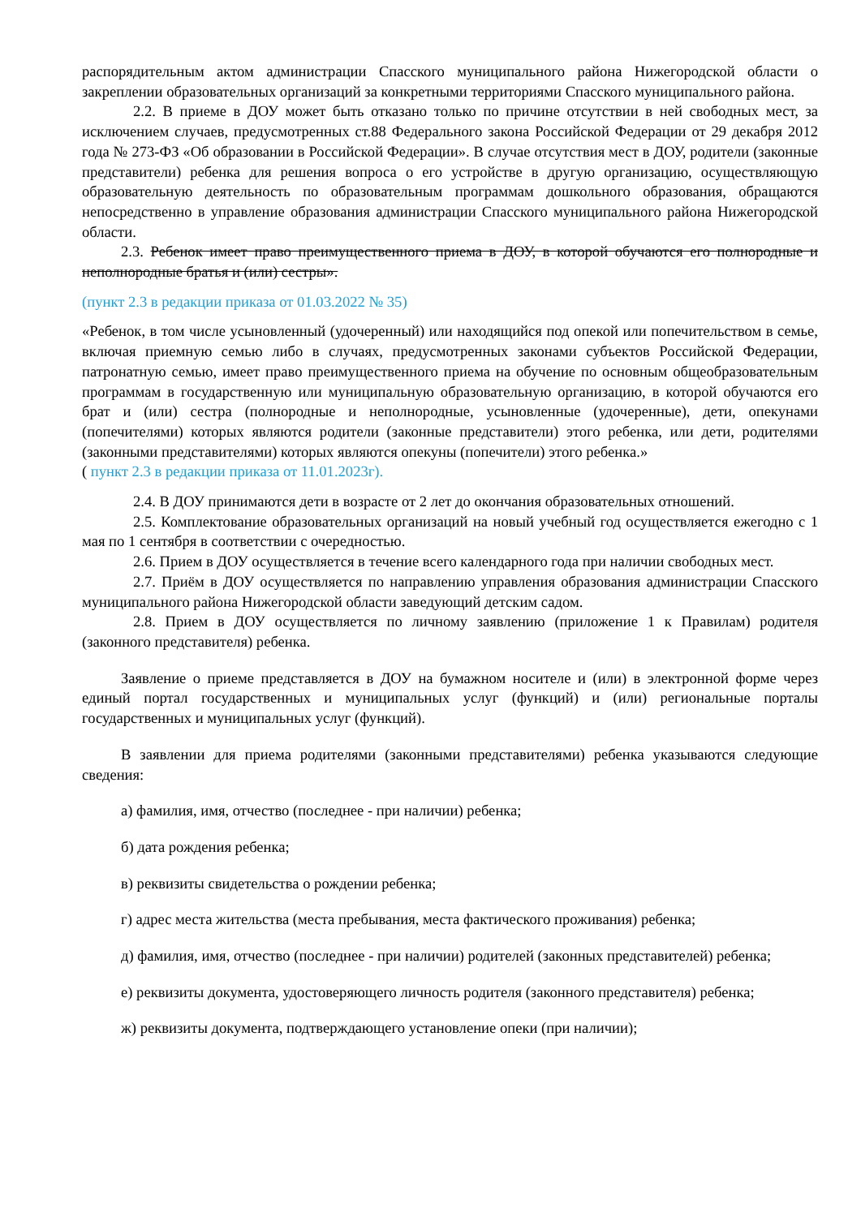распорядительным актом администрации Спасского муниципального района Нижегородской области о закреплении образовательных организаций за конкретными территориями Спасского муниципального района.
2.2. В приеме в ДОУ может быть отказано только по причине отсутствии в ней свободных мест, за исключением случаев, предусмотренных ст.88 Федерального закона Российской Федерации от 29 декабря 2012 года № 273-ФЗ «Об образовании в Российской Федерации». В случае отсутствия мест в ДОУ, родители (законные представители) ребенка для решения вопроса о его устройстве в другую организацию, осуществляющую образовательную деятельность по образовательным программам дошкольного образования, обращаются непосредственно в управление образования администрации Спасского муниципального района Нижегородской области.
2.3. Ребенок имеет право преимущественного приема в ДОУ, в которой обучаются его полнородные и неполнородные братья и (или) сестры».
(пункт 2.3 в редакции приказа от 01.03.2022 № 35)
«Ребенок, в том числе усыновленный (удочеренный) или находящийся под опекой или попечительством в семье, включая приемную семью либо в случаях, предусмотренных законами субъектов Российской Федерации, патронатную семью, имеет право преимущественного приема на обучение по основным общеобразовательным программам в государственную или муниципальную образовательную организацию, в которой обучаются его брат и (или) сестра (полнородные и неполнородные, усыновленные (удочеренные), дети, опекунами (попечителями) которых являются родители (законные представители) этого ребенка, или дети, родителями (законными представителями) которых являются опекуны (попечители) этого ребенка.»
( пункт 2.3 в редакции приказа от 11.01.2023г).
2.4. В ДОУ принимаются дети в возрасте от 2 лет до окончания образовательных отношений.
2.5. Комплектование образовательных организаций на новый учебный год осуществляется ежегодно с 1 мая по 1 сентября в соответствии с очередностью.
2.6. Прием в ДОУ осуществляется в течение всего календарного года при наличии свободных мест.
2.7. Приём в ДОУ осуществляется по направлению управления образования администрации Спасского муниципального района Нижегородской области заведующий детским садом.
2.8. Прием в ДОУ осуществляется по личному заявлению (приложение 1 к Правилам) родителя (законного представителя) ребенка.
Заявление о приеме представляется в ДОУ на бумажном носителе и (или) в электронной форме через единый портал государственных и муниципальных услуг (функций) и (или) региональные порталы государственных и муниципальных услуг (функций).
В заявлении для приема родителями (законными представителями) ребенка указываются следующие сведения:
а) фамилия, имя, отчество (последнее - при наличии) ребенка;
б) дата рождения ребенка;
в) реквизиты свидетельства о рождении ребенка;
г) адрес места жительства (места пребывания, места фактического проживания) ребенка;
д) фамилия, имя, отчество (последнее - при наличии) родителей (законных представителей) ребенка;
е) реквизиты документа, удостоверяющего личность родителя (законного представителя) ребенка;
ж) реквизиты документа, подтверждающего установление опеки (при наличии);